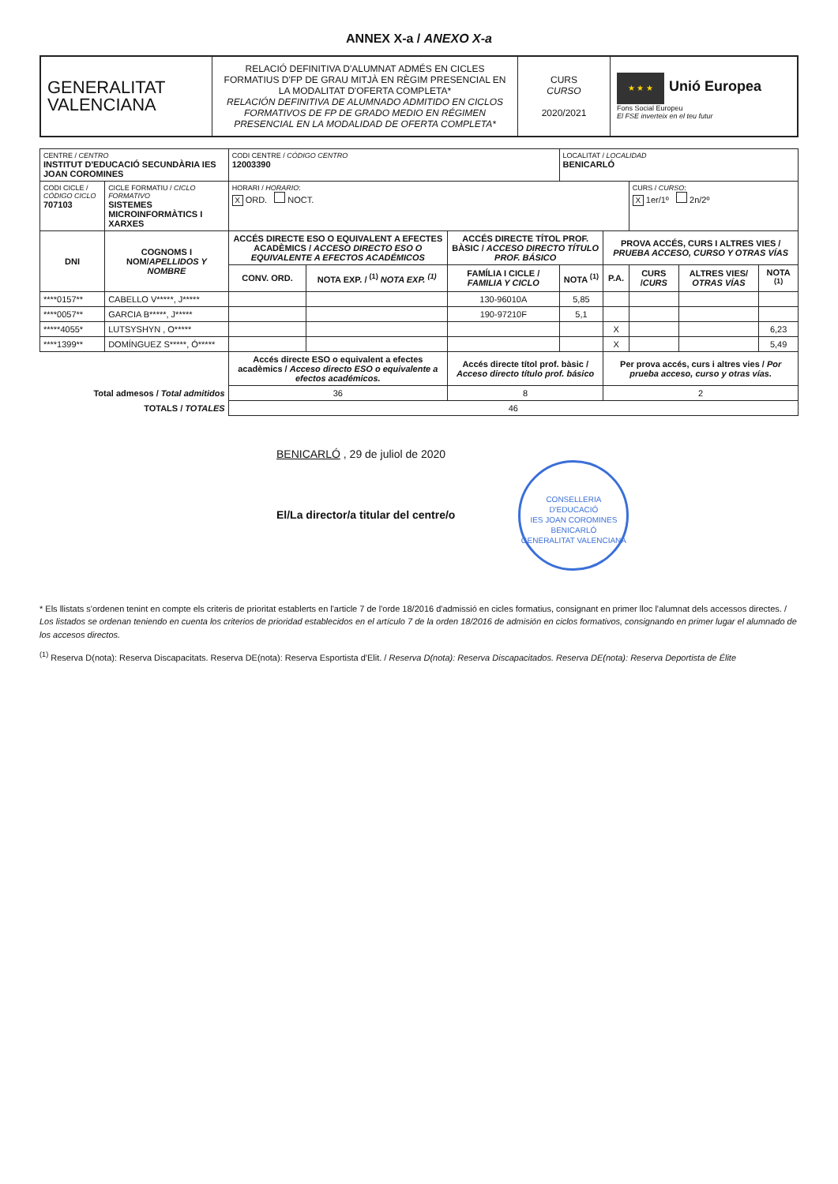ANNEX X-a / ANEXO X-a
GENERALITAT
VALENCIANA
RELACIÓ DEFINITIVA D'ALUMNAT ADMÉS EN CICLES FORMATIUS D'FP DE GRAU MITJÀ EN RÈGIM PRESENCIAL EN LA MODALITAT D'OFERTA COMPLETA*
RELACIÓN DEFINITIVA DE ALUMNADO ADMITIDO EN CICLOS FORMATIVOS DE FP DE GRADO MEDIO EN RÉGIMEN PRESENCIAL EN LA MODALIDAD DE OFERTA COMPLETA*
CURS
CURSO
2020/2021
★ ★ ★ Unió Europea
Fons Social Europeu
El FSE inverteix en el teu futur
| CENTRE / CENTRO INSTITUT D'EDUCACIÓ SECUNDÀRIA IES JOAN COROMINES | | CODI CENTRE / CÓDIGO CENTRO 12003390 | | | LOCALITAT / LOCALIDAD BENICARLÓ | | | | |
| CODI CICLE / CÓDIGO CICLO 707103 | CICLE FORMATIU / CICLO FORMATIVO SISTEMES MICROINFORMÀTICS I XARXES | HORARI / HORARIO : X ORD. NOCT. | | | | | CURS / CURSO : X 1er/1º 2n/2º | | |
| DNI | COGNOMS I NOM/ APELLIDOS Y NOMBRE | ACCÉS DIRECTE ESO O EQUIVALENT A EFECTES ACADÈMICS / ACCESO DIRECTO ESO O EQUIVALENTE A EFECTOS ACADÉMICOS | | ACCÉS DIRECTE TÍTOL PROF. BÀSIC / ACCESO DIRECTO TÍTULO PROF. BÁSICO | | PROVA ACCÉS, CURS I ALTRES VIES / PRUEBA ACCESO, CURSO Y OTRAS VÍAS | | | |
| | | CONV. ORD. | NOTA EXP. / <sup>(1)</sup> NOTA EXP. <sup>(1)</sup> | FAMÍLIA I CICLE / FAMILIA Y CICLO | NOTA <sup>(1)</sup> | P.A. | CURS / CURS | ALTRES VIES/ OTRAS VÍAS | NOTA <sup>(1)</sup> |
| ****0157** | CABELLO V*****, J***** | | | 130-96010A | 5,85 | | | | |
| ****0057** | GARCIA B*****, J***** | | | 190-97210F | 5,1 | | | | |
| *****4055* | LUTSYSHYN , O***** | | | | | X | | | 6,23 |
| ****1399** | DOMÍNGUEZ S*****, Ó***** | | | | | X | | | 5,49 |
| | | Accés directe ESO o equivalent a efectes acadèmics / Acceso directo ESO o equivalente a efectos académicos. | | Accés directe títol prof. bàsic / Acceso directo título prof. básico | | Per prova accés, curs i altres vies / Por prueba acceso, curso y otras vías. | | | |
| Total admesos / Total admitidos | | 36 | | 8 | | 2 | | | |
| TOTALS / TOTALES | | 46 | | | | | | | |
BENICARLÓ , 29 de juliol de 2020
El/La director/a titular del centre/o CONSELLERIA D'EDUCACIÓ
IES JOAN COROMINES
BENICARLÓ
GENERALITAT VALENCIANA
* Els llistats s'ordenen tenint en compte els criteris de prioritat establerts en l'article 7 de l'orde 18/2016 d'admissió en cicles formatius, consignant en primer lloc l'alumnat dels accessos directes. / Los listados se ordenan teniendo en cuenta los criterios de prioridad establecidos en el artículo 7 de la orden 18/2016 de admisión en ciclos formativos, consignando en primer lugar el alumnado de los accesos directos.
<sup>(1)</sup> Reserva D(nota): Reserva Discapacitats. Reserva DE(nota): Reserva Esportista d'Elit. / Reserva D(nota): Reserva Discapacitados. Reserva DE(nota): Reserva Deportista de Élite